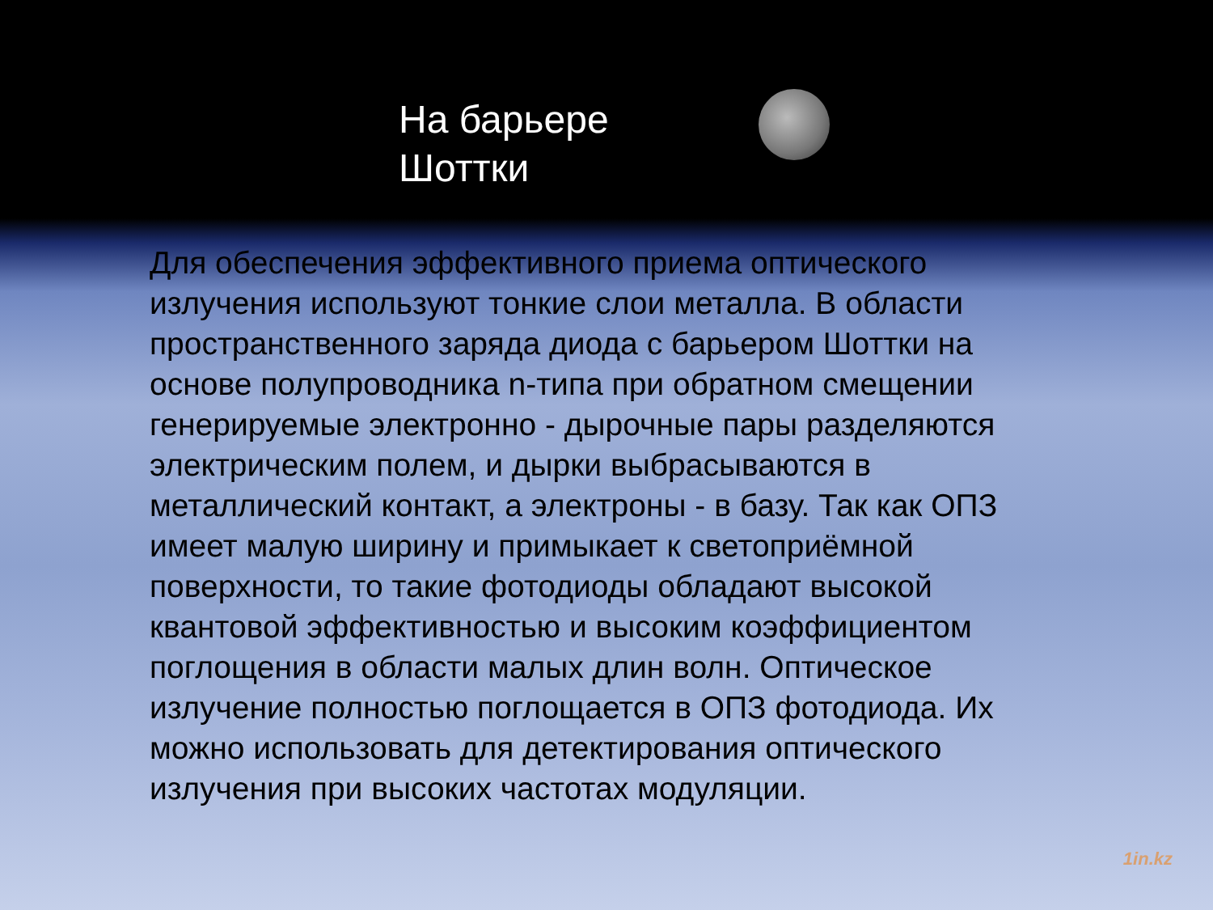На барьере
Шоттки
Для обеспечения эффективного приема оптического излучения используют тонкие слои металла. В области пространственного заряда диода с барьером Шоттки на основе полупроводника n-типа при обратном смещении генерируемые электронно - дырочные пары разделяются электрическим полем, и дырки выбрасываются в металлический контакт, а электроны - в базу. Так как ОПЗ имеет малую ширину и примыкает к светоприёмной поверхности, то такие фотодиоды обладают высокой квантовой эффективностью и высоким коэффициентом поглощения в области малых длин волн. Оптическое излучение полностью поглощается в ОПЗ фотодиода. Их можно использовать для детектирования оптического излучения при высоких частотах модуляции.
1in.kz